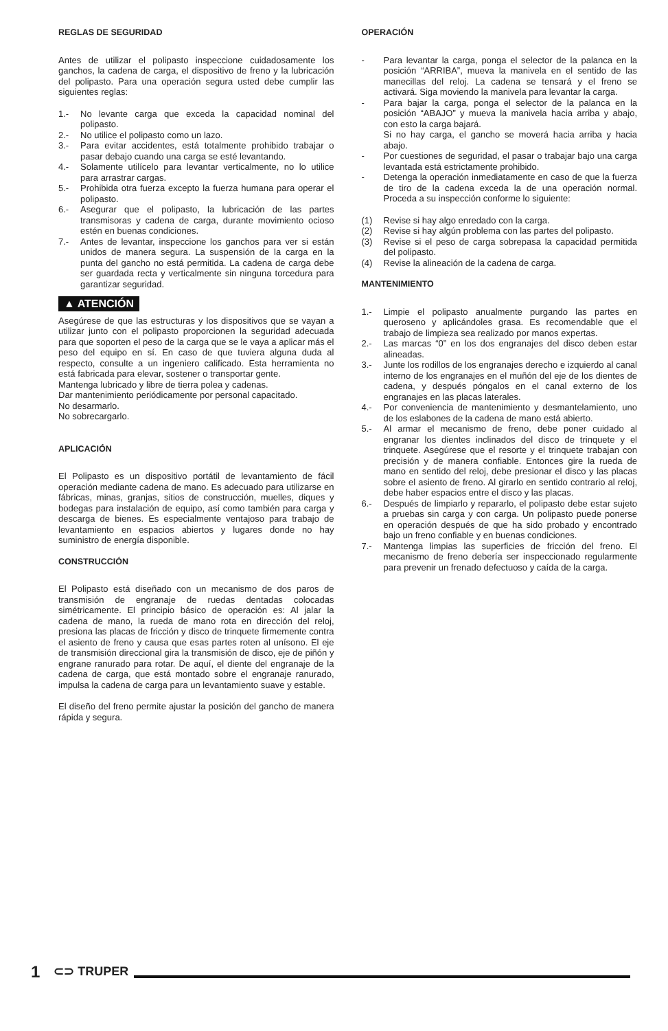REGLAS DE SEGURIDAD
Antes de utilizar el polipasto inspeccione cuidadosamente los ganchos, la cadena de carga, el dispositivo de freno y la lubricación del polipasto. Para una operación segura usted debe cumplir las siguientes reglas:
1.- No levante carga que exceda la capacidad nominal del polipasto.
2.- No utilice el polipasto como un lazo.
3.- Para evitar accidentes, está totalmente prohibido trabajar o pasar debajo cuando una carga se esté levantando.
4.- Solamente utilícelo para levantar verticalmente, no lo utilice para arrastrar cargas.
5.- Prohibida otra fuerza excepto la fuerza humana para operar el polipasto.
6.- Asegurar que el polipasto, la lubricación de las partes transmisoras y cadena de carga, durante movimiento ocioso estén en buenas condiciones.
7.- Antes de levantar, inspeccione los ganchos para ver si están unidos de manera segura. La suspensión de la carga en la punta del gancho no está permitida. La cadena de carga debe ser guardada recta y verticalmente sin ninguna torcedura para garantizar seguridad.
▲ ATENCIÓN
Asegúrese de que las estructuras y los dispositivos que se vayan a utilizar junto con el polipasto proporcionen la seguridad adecuada para que soporten el peso de la carga que se le vaya a aplicar más el peso del equipo en sí. En caso de que tuviera alguna duda al respecto, consulte a un ingeniero calificado. Esta herramienta no está fabricada para elevar, sostener o transportar gente.
Mantenga lubricado y libre de tierra polea y cadenas.
Dar mantenimiento periódicamente por personal capacitado.
No desarmarlo.
No sobrecargarlo.
APLICACIÓN
El Polipasto es un dispositivo portátil de levantamiento de fácil operación mediante cadena de mano. Es adecuado para utilizarse en fábricas, minas, granjas, sitios de construcción, muelles, diques y bodegas para instalación de equipo, así como también para carga y descarga de bienes. Es especialmente ventajoso para trabajo de levantamiento en espacios abiertos y lugares donde no hay suministro de energía disponible.
CONSTRUCCIÓN
El Polipasto está diseñado con un mecanismo de dos paros de transmisión de engranaje de ruedas dentadas colocadas simétricamente. El principio básico de operación es: Al jalar la cadena de mano, la rueda de mano rota en dirección del reloj, presiona las placas de fricción y disco de trinquete firmemente contra el asiento de freno y causa que esas partes roten al unísono. El eje de transmisión direccional gira la transmisión de disco, eje de piñón y engrane ranurado para rotar. De aquí, el diente del engranaje de la cadena de carga, que está montado sobre el engranaje ranurado, impulsa la cadena de carga para un levantamiento suave y estable.
El diseño del freno permite ajustar la posición del gancho de manera rápida y segura.
OPERACIÓN
- Para levantar la carga, ponga el selector de la palanca en la posición “ARRIBA”, mueva la manivela en el sentido de las manecillas del reloj. La cadena se tensará y el freno se activará. Siga moviendo la manivela para levantar la carga.
- Para bajar la carga, ponga el selector de la palanca en la posición “ABAJO” y mueva la manivela hacia arriba y abajo, con esto la carga bajará.
Si no hay carga, el gancho se moverá hacia arriba y hacia abajo.
- Por cuestiones de seguridad, el pasar o trabajar bajo una carga levantada está estrictamente prohibido.
- Detenga la operación inmediatamente en caso de que la fuerza de tiro de la cadena exceda la de una operación normal. Proceda a su inspección conforme lo siguiente:
(1) Revise si hay algo enredado con la carga.
(2) Revise si hay algún problema con las partes del polipasto.
(3) Revise si el peso de carga sobrepasa la capacidad permitida del polipasto.
(4) Revise la alineación de la cadena de carga.
MANTENIMIENTO
1.- Limpie el polipasto anualmente purgando las partes en queroseno y aplicándoles grasa. Es recomendable que el trabajo de limpieza sea realizado por manos expertas.
2.- Las marcas “0” en los dos engranajes del disco deben estar alineadas.
3.- Junte los rodillos de los engranajes derecho e izquierdo al canal interno de los engranajes en el muñón del eje de los dientes de cadena, y después póngalos en el canal externo de los engranajes en las placas laterales.
4.- Por conveniencia de mantenimiento y desmantelamiento, uno de los eslabones de la cadena de mano está abierto.
5.- Al armar el mecanismo de freno, debe poner cuidado al engranar los dientes inclinados del disco de trinquete y el trinquete. Asegúrese que el resorte y el trinquete trabajan con precisión y de manera confiable. Entonces gire la rueda de mano en sentido del reloj, debe presionar el disco y las placas sobre el asiento de freno. Al girarlo en sentido contrario al reloj, debe haber espacios entre el disco y las placas.
6.- Después de limpiarlo y repararlo, el polipasto debe estar sujeto a pruebas sin carga y con carga. Un polipasto puede ponerse en operación después de que ha sido probado y encontrado bajo un freno confiable y en buenas condiciones.
7.- Mantenga limpias las superficies de fricción del freno. El mecanismo de freno debería ser inspeccionado regularmente para prevenir un frenado defectuoso y caída de la carga.
1 ⊂⊃ TRUPER